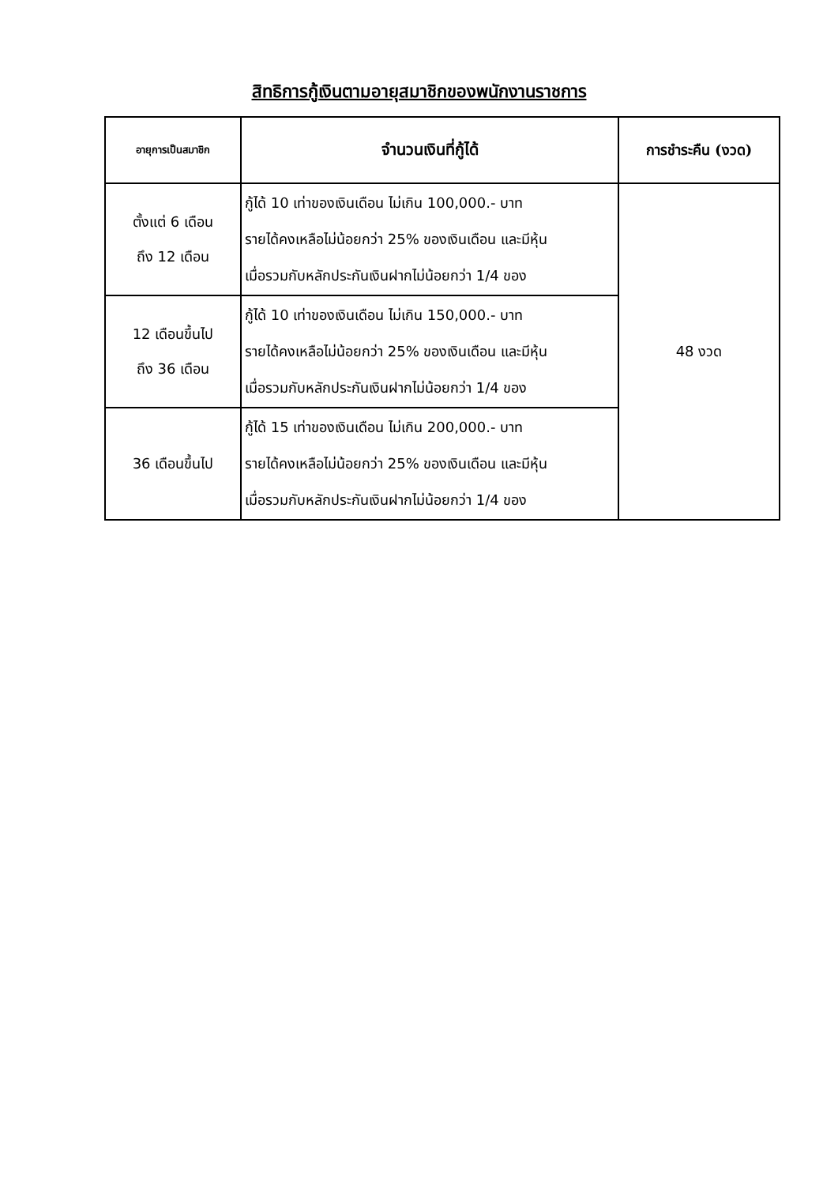สิทธิการกู้เงินตามอายุสมาชิกของพนักงานราชการ
| อายุการเป็นสมาชิก | จำนวนเงินที่กู้ได้ | การชำระคืน (งวด) |
| --- | --- | --- |
| ตั้งแต่ 6 เดือน ถึง 12 เดือน | กู้ได้ 10 เท่าของเงินเดือน ไม่เกิน 100,000.- บาท รายได้คงเหลือไม่น้อยกว่า 25% ของเงินเดือน และมีหุ้น เมื่อรวมกับหลักประกันเงินฝากไม่น้อยกว่า 1/4 ของ | 48 งวด |
| 12 เดือนขึ้นไป ถึง 36 เดือน | กู้ได้ 10 เท่าของเงินเดือน ไม่เกิน 150,000.- บาท รายได้คงเหลือไม่น้อยกว่า 25% ของเงินเดือน และมีหุ้น เมื่อรวมกับหลักประกันเงินฝากไม่น้อยกว่า 1/4 ของ | |
| 36 เดือนขึ้นไป | กู้ได้ 15 เท่าของเงินเดือน ไม่เกิน 200,000.- บาท รายได้คงเหลือไม่น้อยกว่า 25% ของเงินเดือน และมีหุ้น เมื่อรวมกับหลักประกันเงินฝากไม่น้อยกว่า 1/4 ของ | |